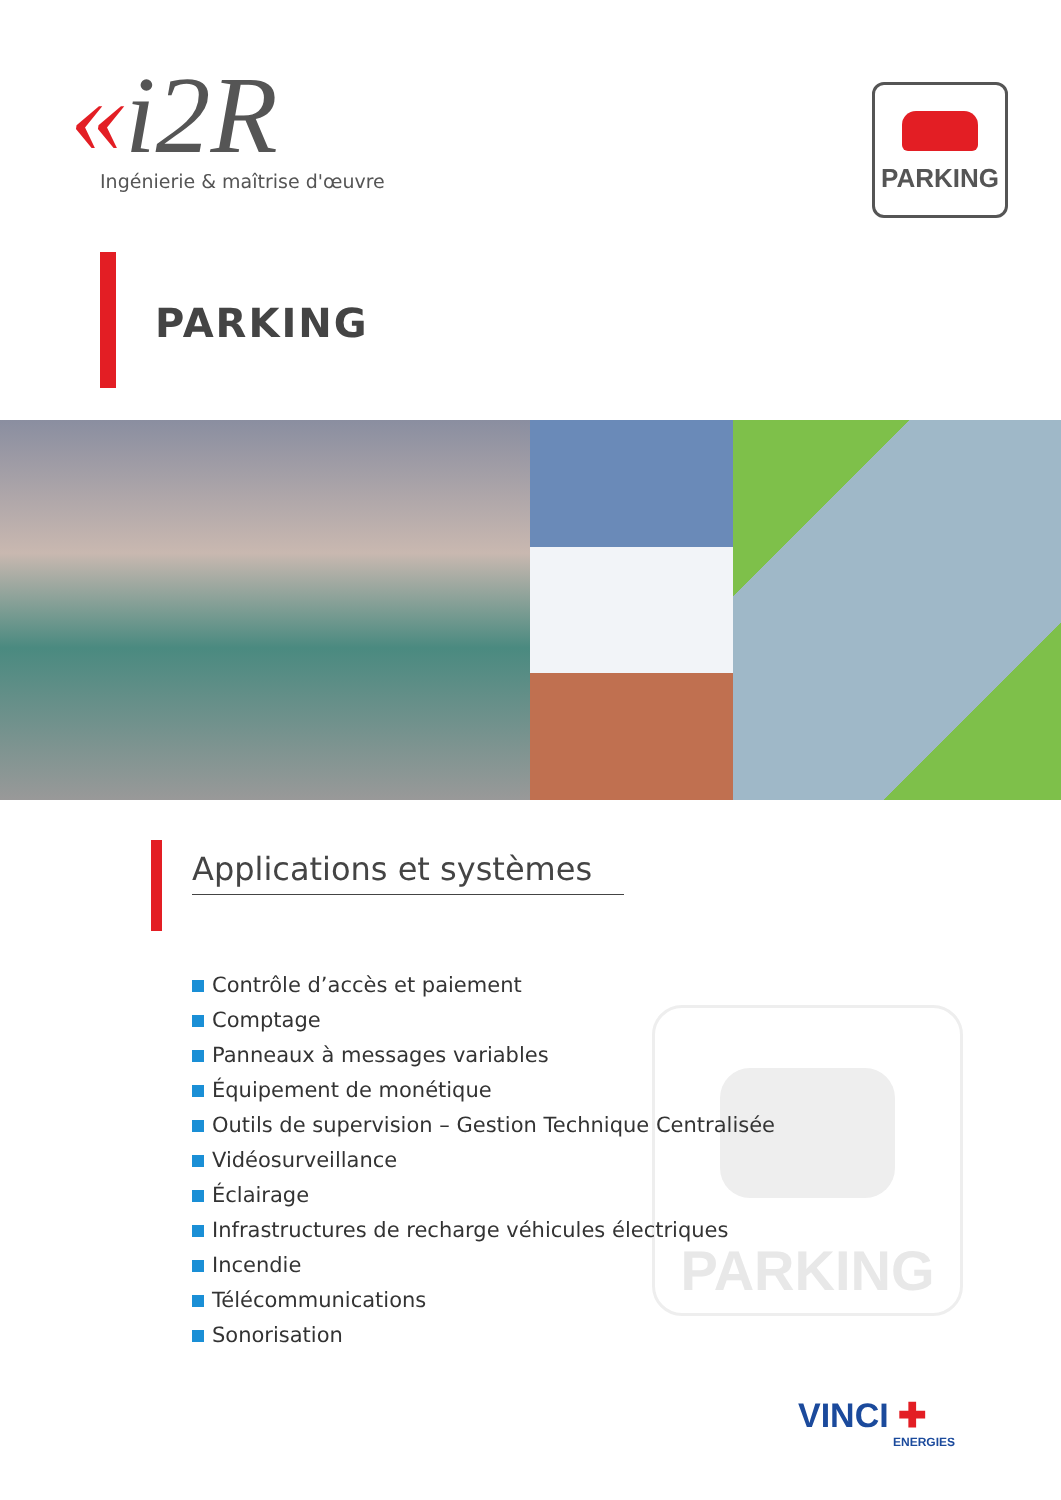«i2R
Ingénierie & maîtrise d'œuvre
PARKING
PARKING
Applications et systèmes
Contrôle d’accès et paiement
Comptage
Panneaux à messages variables
Équipement de monétique
Outils de supervision – Gestion Technique Centralisée
Vidéosurveillance
Éclairage
Infrastructures de recharge véhicules électriques
Incendie
Télécommunications
Sonorisation
PARKING
VINCI ✚
ENERGIES